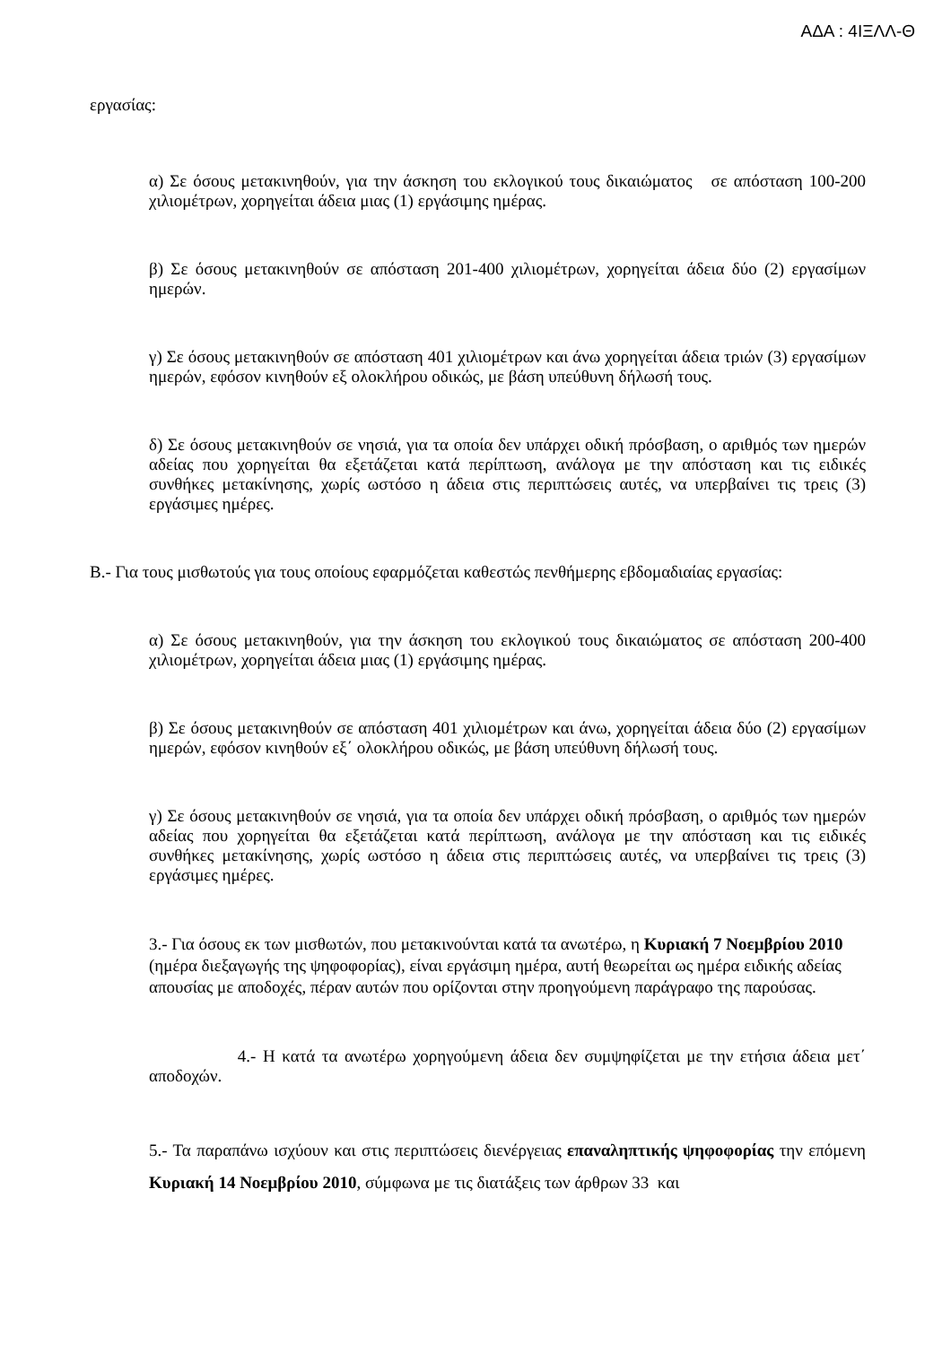ΑΔΑ : 4ΙΞΛΛ-Θ
εργασίας:
α) Σε όσους μετακινηθούν, για την άσκηση του εκλογικού τους δικαιώματος σε απόσταση 100-200 χιλιομέτρων, χορηγείται άδεια μιας (1) εργάσιμης ημέρας.
β) Σε όσους μετακινηθούν σε απόσταση 201-400 χιλιομέτρων, χορηγείται άδεια δύο (2) εργασίμων ημερών.
γ) Σε όσους μετακινηθούν σε απόσταση 401 χιλιομέτρων και άνω χορηγείται άδεια τριών (3) εργασίμων ημερών, εφόσον κινηθούν εξ ολοκλήρου οδικώς, με βάση υπεύθυνη δήλωσή τους.
δ) Σε όσους μετακινηθούν σε νησιά, για τα οποία δεν υπάρχει οδική πρόσβαση, ο αριθμός των ημερών αδείας που χορηγείται θα εξετάζεται κατά περίπτωση, ανάλογα με την απόσταση και τις ειδικές συνθήκες μετακίνησης, χωρίς ωστόσο η άδεια στις περιπτώσεις αυτές, να υπερβαίνει τις τρεις (3) εργάσιμες ημέρες.
Β.- Για τους μισθωτούς για τους οποίους εφαρμόζεται καθεστώς πενθήμερης εβδομαδιαίας εργασίας:
α) Σε όσους μετακινηθούν, για την άσκηση του εκλογικού τους δικαιώματος σε απόσταση 200-400 χιλιομέτρων, χορηγείται άδεια μιας (1) εργάσιμης ημέρας.
β) Σε όσους μετακινηθούν σε απόσταση 401 χιλιομέτρων και άνω, χορηγείται άδεια δύο (2) εργασίμων ημερών, εφόσον κινηθούν εξ΄ ολοκλήρου οδικώς, με βάση υπεύθυνη δήλωσή τους.
γ) Σε όσους μετακινηθούν σε νησιά, για τα οποία δεν υπάρχει οδική πρόσβαση, ο αριθμός των ημερών αδείας που χορηγείται θα εξετάζεται κατά περίπτωση, ανάλογα με την απόσταση και τις ειδικές συνθήκες μετακίνησης, χωρίς ωστόσο η άδεια στις περιπτώσεις αυτές, να υπερβαίνει τις τρεις (3) εργάσιμες ημέρες.
3.- Για όσους εκ των μισθωτών, που μετακινούνται κατά τα ανωτέρω, η Κυριακή 7 Νοεμβρίου 2010 (ημέρα διεξαγωγής της ψηφοφορίας), είναι εργάσιμη ημέρα, αυτή θεωρείται ως ημέρα ειδικής αδείας απουσίας με αποδοχές, πέραν αυτών που ορίζονται στην προηγούμενη παράγραφο της παρούσας.
4.- Η κατά τα ανωτέρω χορηγούμενη άδεια δεν συμψηφίζεται με την ετήσια άδεια μετ΄ αποδοχών.
5.- Τα παραπάνω ισχύουν και στις περιπτώσεις διενέργειας επαναληπτικής ψηφοφορίας την επόμενη Κυριακή 14 Νοεμβρίου 2010, σύμφωνα με τις διατάξεις των άρθρων 33 και